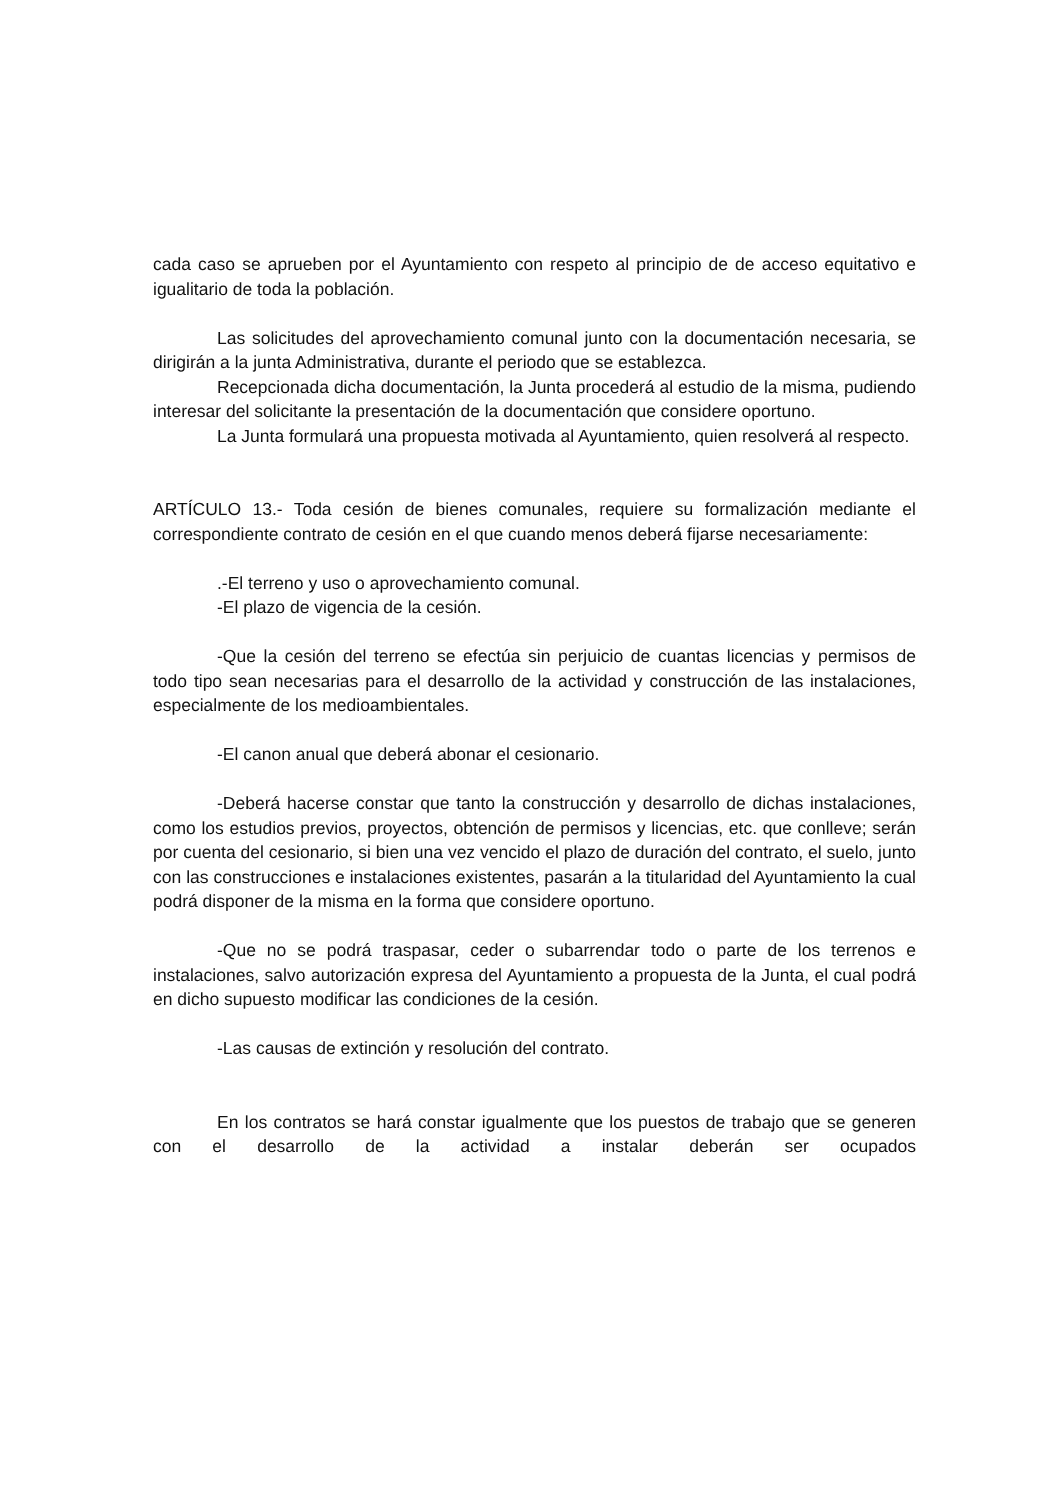cada caso se aprueben por el Ayuntamiento con respeto al principio de de acceso equitativo e igualitario de toda la población.
Las solicitudes del aprovechamiento comunal junto con la documentación necesaria, se dirigirán a la junta Administrativa, durante el periodo que se establezca.
Recepcionada dicha documentación, la Junta procederá al estudio de la misma, pudiendo interesar del solicitante la presentación de la documentación que considere oportuno.
La Junta formulará una propuesta motivada al Ayuntamiento, quien resolverá al respecto.
ARTÍCULO 13.- Toda cesión de bienes comunales, requiere su formalización mediante el correspondiente contrato de cesión en el que cuando menos deberá fijarse necesariamente:
.-El terreno y uso o aprovechamiento comunal.
-El plazo de vigencia de la cesión.
-Que la cesión del terreno se efectúa sin perjuicio de cuantas licencias y permisos de todo tipo sean necesarias para el desarrollo de la actividad y construcción de las instalaciones, especialmente de los medioambientales.
-El canon anual que deberá abonar el cesionario.
-Deberá hacerse constar que tanto la construcción y desarrollo de dichas instalaciones, como los estudios previos, proyectos, obtención de permisos y licencias, etc. que conlleve; serán por cuenta del cesionario, si bien una vez vencido el plazo de duración del contrato, el suelo, junto con las construcciones e instalaciones existentes, pasarán a la titularidad del Ayuntamiento la cual podrá disponer de la misma en la forma que considere oportuno.
-Que no se podrá traspasar, ceder o subarrendar todo o parte de los terrenos e instalaciones, salvo autorización expresa del Ayuntamiento a propuesta de la Junta, el cual podrá en dicho supuesto modificar las condiciones de la cesión.
-Las causas de extinción y resolución del contrato.
En los contratos se hará constar igualmente que los puestos de trabajo que se generen con el desarrollo de la actividad a instalar deberán ser ocupados